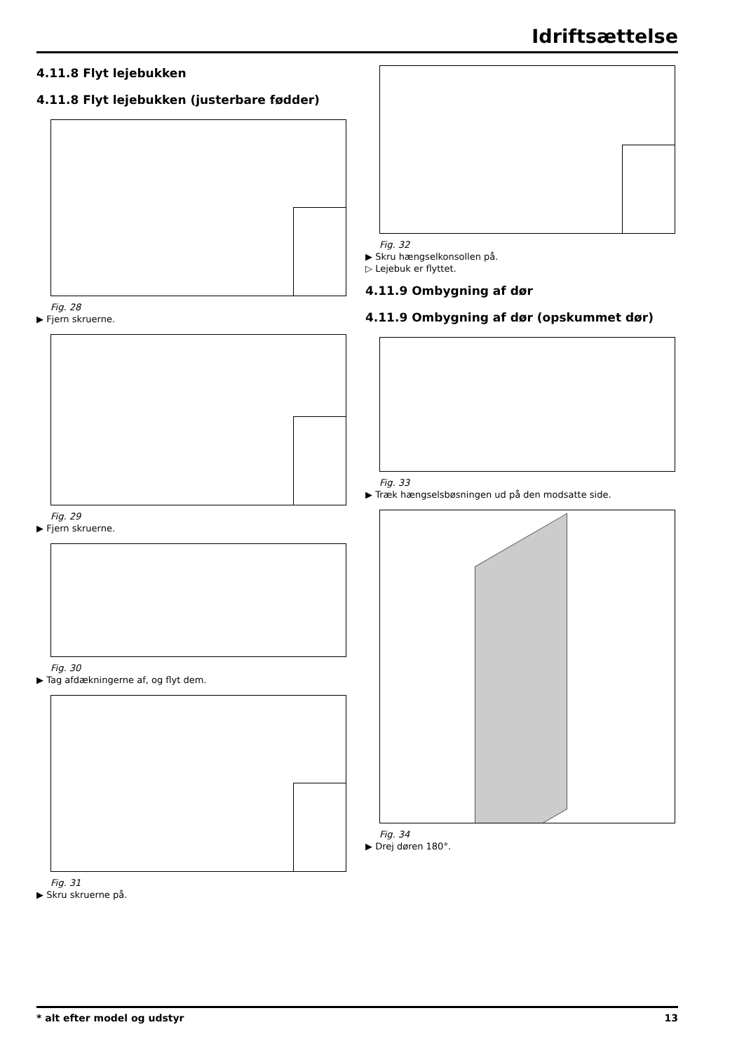Idriftsættelse
4.11.8 Flyt lejebukken
4.11.8 Flyt lejebukken (justerbare fødder)
Fig. 28
▶ Fjern skruerne.
Fig. 29
▶ Fjern skruerne.
Fig. 30
▶ Tag afdækningerne af, og flyt dem.
Fig. 31
▶ Skru skruerne på.
Fig. 32
▶ Skru hængselkonsollen på.
▷ Lejebuk er flyttet.
4.11.9 Ombygning af dør
4.11.9 Ombygning af dør (opskummet dør)
Fig. 33
▶ Træk hængselsbøsningen ud på den modsatte side.
Fig. 34
▶ Drej døren 180°.
* alt efter model og udstyr 13